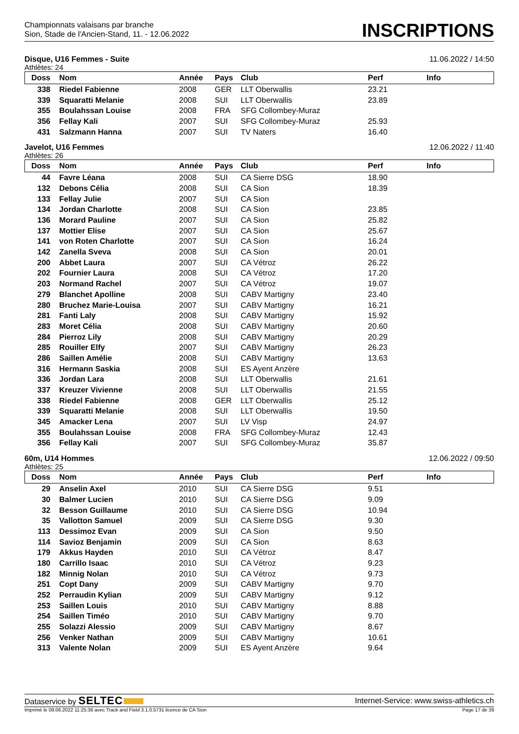Championnats valaisans par branche
Sion, Stade de l'Ancien-Stand, 11. - 12.06.2022
INSCRIPTIONS
Disque, U16 Femmes - Suite 11.06.2022 / 14:50
Athlètes: 24
| Doss | Nom | Année | Pays | Club | Perf | Info |
| --- | --- | --- | --- | --- | --- | --- |
| 338 | Riedel Fabienne | 2008 | GER | LLT Oberwallis | 23.21 | |
| 339 | Squaratti Melanie | 2008 | SUI | LLT Oberwallis | 23.89 | |
| 355 | Boulahssan Louise | 2008 | FRA | SFG Collombey-Muraz | | |
| 356 | Fellay Kali | 2007 | SUI | SFG Collombey-Muraz | 25.93 | |
| 431 | Salzmann Hanna | 2007 | SUI | TV Naters | 16.40 | |
Javelot, U16 Femmes 12.06.2022 / 11:40
Athlètes: 26
| Doss | Nom | Année | Pays | Club | Perf | Info |
| --- | --- | --- | --- | --- | --- | --- |
| 44 | Favre Léana | 2008 | SUI | CA Sierre DSG | 18.90 | |
| 132 | Debons Célia | 2008 | SUI | CA Sion | 18.39 | |
| 133 | Fellay Julie | 2007 | SUI | CA Sion | | |
| 134 | Jordan Charlotte | 2008 | SUI | CA Sion | 23.85 | |
| 136 | Morard Pauline | 2007 | SUI | CA Sion | 25.82 | |
| 137 | Mottier Elise | 2007 | SUI | CA Sion | 25.67 | |
| 141 | von Roten Charlotte | 2007 | SUI | CA Sion | 16.24 | |
| 142 | Zanella Sveva | 2008 | SUI | CA Sion | 20.01 | |
| 200 | Abbet Laura | 2007 | SUI | CA Vétroz | 26.22 | |
| 202 | Fournier Laura | 2008 | SUI | CA Vétroz | 17.20 | |
| 203 | Normand Rachel | 2007 | SUI | CA Vétroz | 19.07 | |
| 279 | Blanchet Apolline | 2008 | SUI | CABV Martigny | 23.40 | |
| 280 | Bruchez Marie-Louisa | 2007 | SUI | CABV Martigny | 16.21 | |
| 281 | Fanti Laly | 2008 | SUI | CABV Martigny | 15.92 | |
| 283 | Moret Célia | 2008 | SUI | CABV Martigny | 20.60 | |
| 284 | Pierroz Lily | 2008 | SUI | CABV Martigny | 20.29 | |
| 285 | Rouiller Elfy | 2007 | SUI | CABV Martigny | 26.23 | |
| 286 | Saillen Amélie | 2008 | SUI | CABV Martigny | 13.63 | |
| 316 | Hermann Saskia | 2008 | SUI | ES Ayent Anzère | | |
| 336 | Jordan Lara | 2008 | SUI | LLT Oberwallis | 21.61 | |
| 337 | Kreuzer Vivienne | 2008 | SUI | LLT Oberwallis | 21.55 | |
| 338 | Riedel Fabienne | 2008 | GER | LLT Oberwallis | 25.12 | |
| 339 | Squaratti Melanie | 2008 | SUI | LLT Oberwallis | 19.50 | |
| 345 | Amacker Lena | 2007 | SUI | LV Visp | 24.97 | |
| 355 | Boulahssan Louise | 2008 | FRA | SFG Collombey-Muraz | 12.43 | |
| 356 | Fellay Kali | 2007 | SUI | SFG Collombey-Muraz | 35.87 | |
60m, U14 Hommes 12.06.2022 / 09:50
Athlètes: 25
| Doss | Nom | Année | Pays | Club | Perf | Info |
| --- | --- | --- | --- | --- | --- | --- |
| 29 | Anselin Axel | 2010 | SUI | CA Sierre DSG | 9.51 | |
| 30 | Balmer Lucien | 2010 | SUI | CA Sierre DSG | 9.09 | |
| 32 | Besson Guillaume | 2010 | SUI | CA Sierre DSG | 10.94 | |
| 35 | Vallotton Samuel | 2009 | SUI | CA Sierre DSG | 9.30 | |
| 113 | Dessimoz Evan | 2009 | SUI | CA Sion | 9.50 | |
| 114 | Savioz Benjamin | 2009 | SUI | CA Sion | 8.63 | |
| 179 | Akkus Hayden | 2010 | SUI | CA Vétroz | 8.47 | |
| 180 | Carrillo Isaac | 2010 | SUI | CA Vétroz | 9.23 | |
| 182 | Minnig Nolan | 2010 | SUI | CA Vétroz | 9.73 | |
| 251 | Copt Dany | 2009 | SUI | CABV Martigny | 9.70 | |
| 252 | Perraudin Kylian | 2009 | SUI | CABV Martigny | 9.12 | |
| 253 | Saillen Louis | 2010 | SUI | CABV Martigny | 8.88 | |
| 254 | Saillen Timéo | 2010 | SUI | CABV Martigny | 9.70 | |
| 255 | Solazzi Alessio | 2009 | SUI | CABV Martigny | 8.67 | |
| 256 | Venker Nathan | 2009 | SUI | CABV Martigny | 10.61 | |
| 313 | Valente Nolan | 2009 | SUI | ES Ayent Anzère | 9.64 | |
Dataservice by SELTEC Internet-Service: www.swiss-athletics.ch
Imprimé le 09.06.2022 11:25:36 avec Track and Field 3.1.0.5731 licence de CA Sion Page 17 de 39